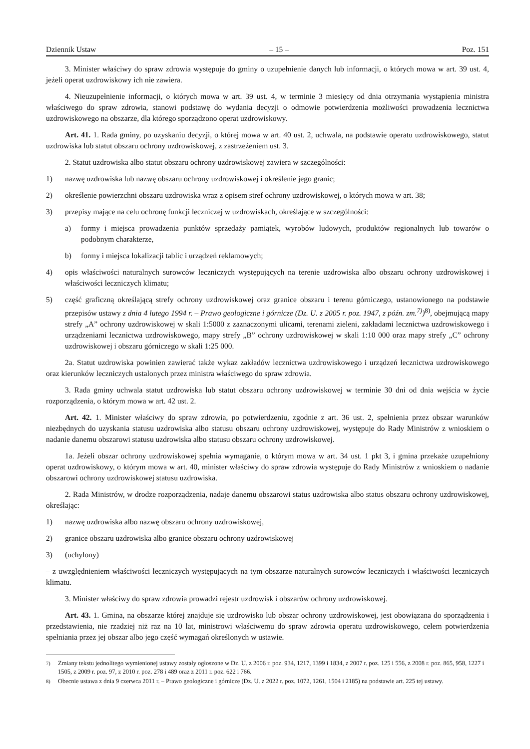Dziennik Ustaw – 15 – Poz. 151
3. Minister właściwy do spraw zdrowia występuje do gminy o uzupełnienie danych lub informacji, o których mowa w art. 39 ust. 4, jeżeli operat uzdrowiskowy ich nie zawiera.
4. Nieuzupełnienie informacji, o których mowa w art. 39 ust. 4, w terminie 3 miesięcy od dnia otrzymania wystąpienia ministra właściwego do spraw zdrowia, stanowi podstawę do wydania decyzji o odmowie potwierdzenia możliwości prowadzenia lecznictwa uzdrowiskowego na obszarze, dla którego sporządzono operat uzdrowiskowy.
Art. 41. 1. Rada gminy, po uzyskaniu decyzji, o której mowa w art. 40 ust. 2, uchwala, na podstawie operatu uzdrowiskowego, statut uzdrowiska lub statut obszaru ochrony uzdrowiskowej, z zastrzeżeniem ust. 3.
2. Statut uzdrowiska albo statut obszaru ochrony uzdrowiskowej zawiera w szczególności:
1) nazwę uzdrowiska lub nazwę obszaru ochrony uzdrowiskowej i określenie jego granic;
2) określenie powierzchni obszaru uzdrowiska wraz z opisem stref ochrony uzdrowiskowej, o których mowa w art. 38;
3) przepisy mające na celu ochronę funkcji leczniczej w uzdrowiskach, określające w szczególności:
a) formy i miejsca prowadzenia punktów sprzedaży pamiątek, wyrobów ludowych, produktów regionalnych lub towarów o podobnym charakterze,
b) formy i miejsca lokalizacji tablic i urządzeń reklamowych;
4) opis właściwości naturalnych surowców leczniczych występujących na terenie uzdrowiska albo obszaru ochrony uzdrowiskowej i właściwości leczniczych klimatu;
5) część graficzną określającą strefy ochrony uzdrowiskowej oraz granice obszaru i terenu górniczego, ustanowionego na podstawie przepisów ustawy z dnia 4 lutego 1994 r. – Prawo geologiczne i górnicze (Dz. U. z 2005 r. poz. 1947, z późn. zm.<sup>7)</sup>)<sup>8)</sup>, obejmującą mapy strefy „A” ochrony uzdrowiskowej w skali 1:5000 z zaznaczonymi ulicami, terenami zieleni, zakładami lecznictwa uzdrowiskowego i urządzeniami lecznictwa uzdrowiskowego, mapy strefy „B” ochrony uzdrowiskowej w skali 1:10 000 oraz mapy strefy „C” ochrony uzdrowiskowej i obszaru górniczego w skali 1:25 000.
2a. Statut uzdrowiska powinien zawierać także wykaz zakładów lecznictwa uzdrowiskowego i urządzeń lecznictwa uzdrowiskowego oraz kierunków leczniczych ustalonych przez ministra właściwego do spraw zdrowia.
3. Rada gminy uchwala statut uzdrowiska lub statut obszaru ochrony uzdrowiskowej w terminie 30 dni od dnia wejścia w życie rozporządzenia, o którym mowa w art. 42 ust. 2.
Art. 42. 1. Minister właściwy do spraw zdrowia, po potwierdzeniu, zgodnie z art. 36 ust. 2, spełnienia przez obszar warunków niezbędnych do uzyskania statusu uzdrowiska albo statusu obszaru ochrony uzdrowiskowej, występuje do Rady Ministrów z wnioskiem o nadanie danemu obszarowi statusu uzdrowiska albo statusu obszaru ochrony uzdrowiskowej.
1a. Jeżeli obszar ochrony uzdrowiskowej spełnia wymaganie, o którym mowa w art. 34 ust. 1 pkt 3, i gmina przekaże uzupełniony operat uzdrowiskowy, o którym mowa w art. 40, minister właściwy do spraw zdrowia występuje do Rady Ministrów z wnioskiem o nadanie obszarowi ochrony uzdrowiskowej statusu uzdrowiska.
2. Rada Ministrów, w drodze rozporządzenia, nadaje danemu obszarowi status uzdrowiska albo status obszaru ochrony uzdrowiskowej, określając:
1) nazwę uzdrowiska albo nazwę obszaru ochrony uzdrowiskowej,
2) granice obszaru uzdrowiska albo granice obszaru ochrony uzdrowiskowej
3) (uchylony)
– z uwzględnieniem właściwości leczniczych występujących na tym obszarze naturalnych surowców leczniczych i właściwości leczniczych klimatu.
3. Minister właściwy do spraw zdrowia prowadzi rejestr uzdrowisk i obszarów ochrony uzdrowiskowej.
Art. 43. 1. Gmina, na obszarze której znajduje się uzdrowisko lub obszar ochrony uzdrowiskowej, jest obowiązana do sporządzenia i przedstawienia, nie rzadziej niż raz na 10 lat, ministrowi właściwemu do spraw zdrowia operatu uzdrowiskowego, celem potwierdzenia spełniania przez jej obszar albo jego część wymagań określonych w ustawie.
<sup>7)</sup> Zmiany tekstu jednolitego wymienionej ustawy zostały ogłoszone w Dz. U. z 2006 r. poz. 934, 1217, 1399 i 1834, z 2007 r. poz. 125 i 556, z 2008 r. poz. 865, 958, 1227 i 1505, z 2009 r. poz. 97, z 2010 r. poz. 278 i 489 oraz z 2011 r. poz. 622 i 766.
<sup>8)</sup> Obecnie ustawa z dnia 9 czerwca 2011 r. – Prawo geologiczne i górnicze (Dz. U. z 2022 r. poz. 1072, 1261, 1504 i 2185) na podstawie art. 225 tej ustawy.